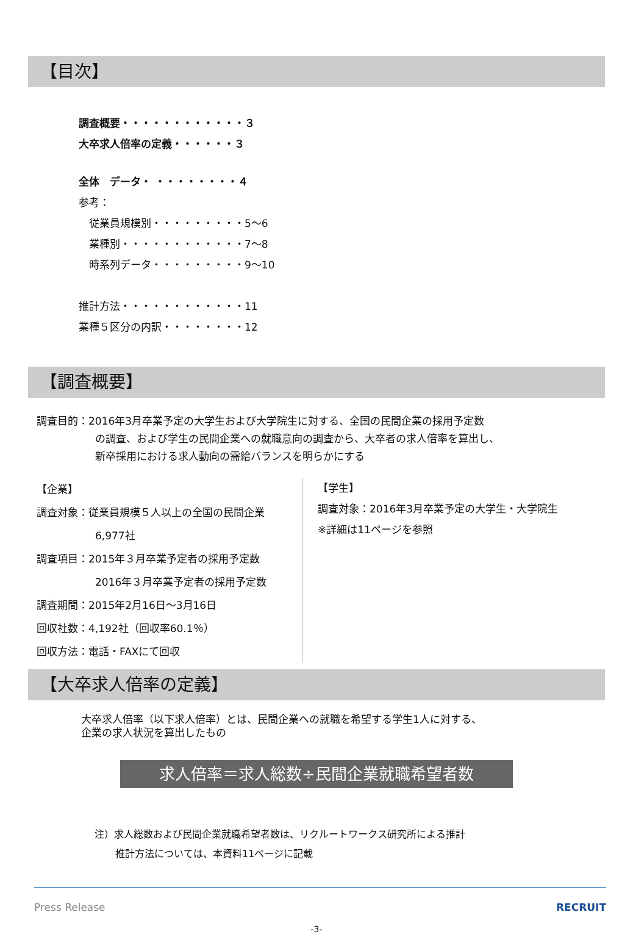【目次】
調査概要・・・・・・・・・・・・３
大卒求人倍率の定義・・・・・・３
全体　データ・ ・・・・・・・・４
参考：
　従業員規模別・・・・・・・・・5～6
　業種別・・・・・・・・・・・・7～8
　時系列データ・・・・・・・・・9～10
推計方法・・・・・・・・・・・・11
業種５区分の内訳・・・・・・・・12
【調査概要】
調査目的：2016年3月卒業予定の大学生および大学院生に対する、全国の民間企業の採用予定数
の調査、および学生の民間企業への就職意向の調査から、大卒者の求人倍率を算出し、
新卒採用における求人動向の需給バランスを明らかにする
【企業】
調査対象：従業員規模５人以上の全国の民間企業
6,977社
調査項目：2015年３月卒業予定者の採用予定数
2016年３月卒業予定者の採用予定数
調査期間：2015年2月16日～3月16日
回収社数：4,192社（回収率60.1％）
回収方法：電話・FAXにて回収
【学生】
調査対象：2016年3月卒業予定の大学生・大学院生
※詳細は11ページを参照
【大卒求人倍率の定義】
大卒求人倍率（以下求人倍率）とは、民間企業への就職を希望する学生1人に対する、
企業の求人状況を算出したもの
求人倍率＝求人総数÷民間企業就職希望者数
注）求人総数および民間企業就職希望者数は、リクルートワークス研究所による推計
推計方法については、本資料11ページに記載
Press Release RECRUIT
-3-